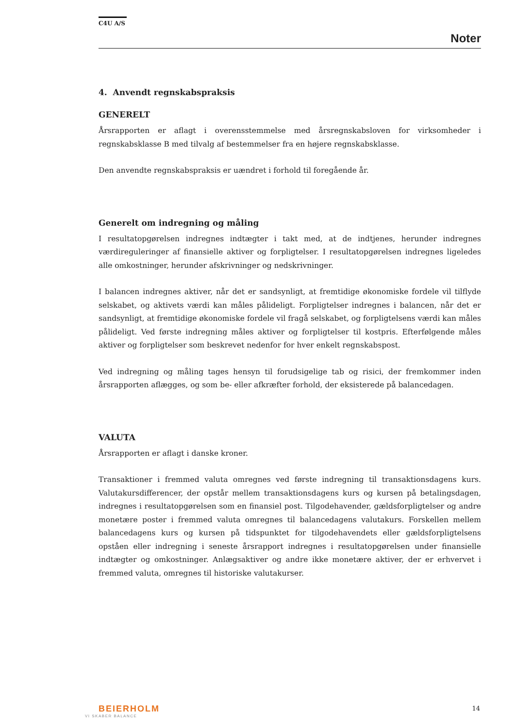C4U A/S
Noter
4. Anvendt regnskabspraksis
GENERELT
Årsrapporten er aflagt i overensstemmelse med årsregnskabsloven for virksomheder i regnskabsklasse B med tilvalg af bestemmelser fra en højere regnskabsklasse.
Den anvendte regnskabspraksis er uændret i forhold til foregående år.
Generelt om indregning og måling
I resultatopgørelsen indregnes indtægter i takt med, at de indtjenes, herunder indregnes værdireguleringer af finansielle aktiver og forpligtelser. I resultatopgørelsen indregnes ligeledes alle omkostninger, herunder afskrivninger og nedskrivninger.
I balancen indregnes aktiver, når det er sandsynligt, at fremtidige økonomiske fordele vil tilflyde selskabet, og aktivets værdi kan måles pålideligt. Forpligtelser indregnes i balancen, når det er sandsynligt, at fremtidige økonomiske fordele vil fragå selskabet, og forpligtelsens værdi kan måles pålideligt. Ved første indregning måles aktiver og forpligtelser til kostpris. Efterfølgende måles aktiver og forpligtelser som beskrevet nedenfor for hver enkelt regnskabspost.
Ved indregning og måling tages hensyn til forudsigelige tab og risici, der fremkommer inden årsrapporten aflægges, og som be- eller afkræfter forhold, der eksisterede på balancedagen.
VALUTA
Årsrapporten er aflagt i danske kroner.
Transaktioner i fremmed valuta omregnes ved første indregning til transaktionsdagens kurs. Valutakursdifferencer, der opstår mellem transaktionsdagens kurs og kursen på betalingsdagen, indregnes i resultatopgørelsen som en finansiel post. Tilgodehavender, gældsforpligtelser og andre monetære poster i fremmed valuta omregnes til balancedagens valutakurs. Forskellen mellem balancedagens kurs og kursen på tidspunktet for tilgodehavendets eller gældsforpligtelsens opståen eller indregning i seneste årsrapport indregnes i resultatopgørelsen under finansielle indtægter og omkostninger. Anlægsaktiver og andre ikke monetære aktiver, der er erhvervet i fremmed valuta, omregnes til historiske valutakurser.
BEIERHOLM
VI SKABER BALANCE
14